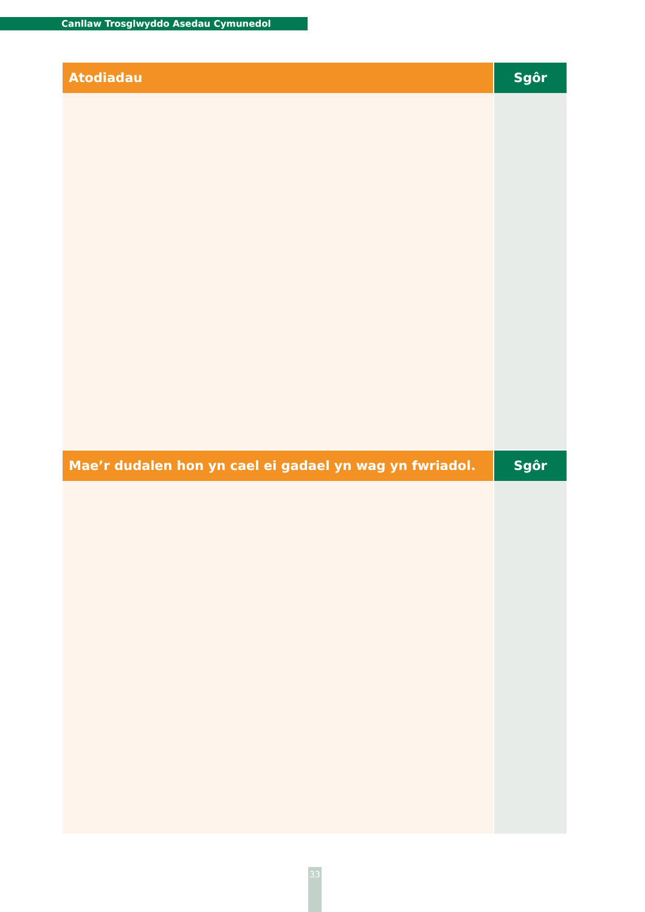Canllaw Trosglwyddo Asedau Cymunedol
| Atodiadau | Sgôr |
| --- | --- |
| Mae’r dudalen hon yn cael ei gadael yn wag yn fwriadol. | Sgôr |
33